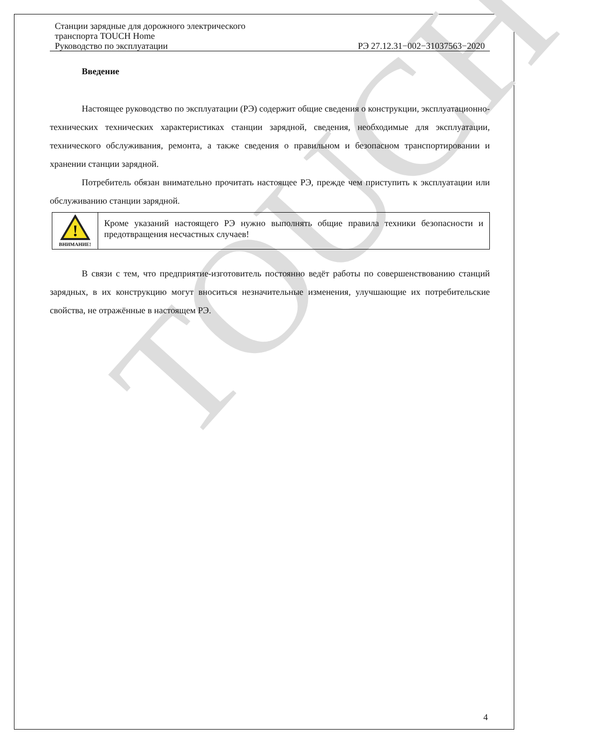TOUCH
Станции зарядные для дорожного электрического
транспорта TOUCH Home
Руководство по эксплуатации РЭ 27.12.31−002−31037563−2020
Введение
Настоящее руководство по эксплуатации (РЭ) содержит общие сведения о конструкции, эксплуатационно-технических технических характеристиках станции зарядной, сведения, необходимые для эксплуатации, технического обслуживания, ремонта, а также сведения о правильном и безопасном транспортировании и хранении станции зарядной.
Потребитель обязан внимательно прочитать настоящее РЭ, прежде чем приступить к эксплуатации или обслуживанию станции зарядной.
!
ВНИМАНИЕ!
Кроме указаний настоящего РЭ нужно выполнять общие правила техники безопасности и предотвращения несчастных случаев!
В связи с тем, что предприятие-изготовитель постоянно ведёт работы по совершенствованию станций зарядных, в их конструкцию могут вноситься незначительные изменения, улучшающие их потребительские свойства, не отражённые в настоящем РЭ.
4